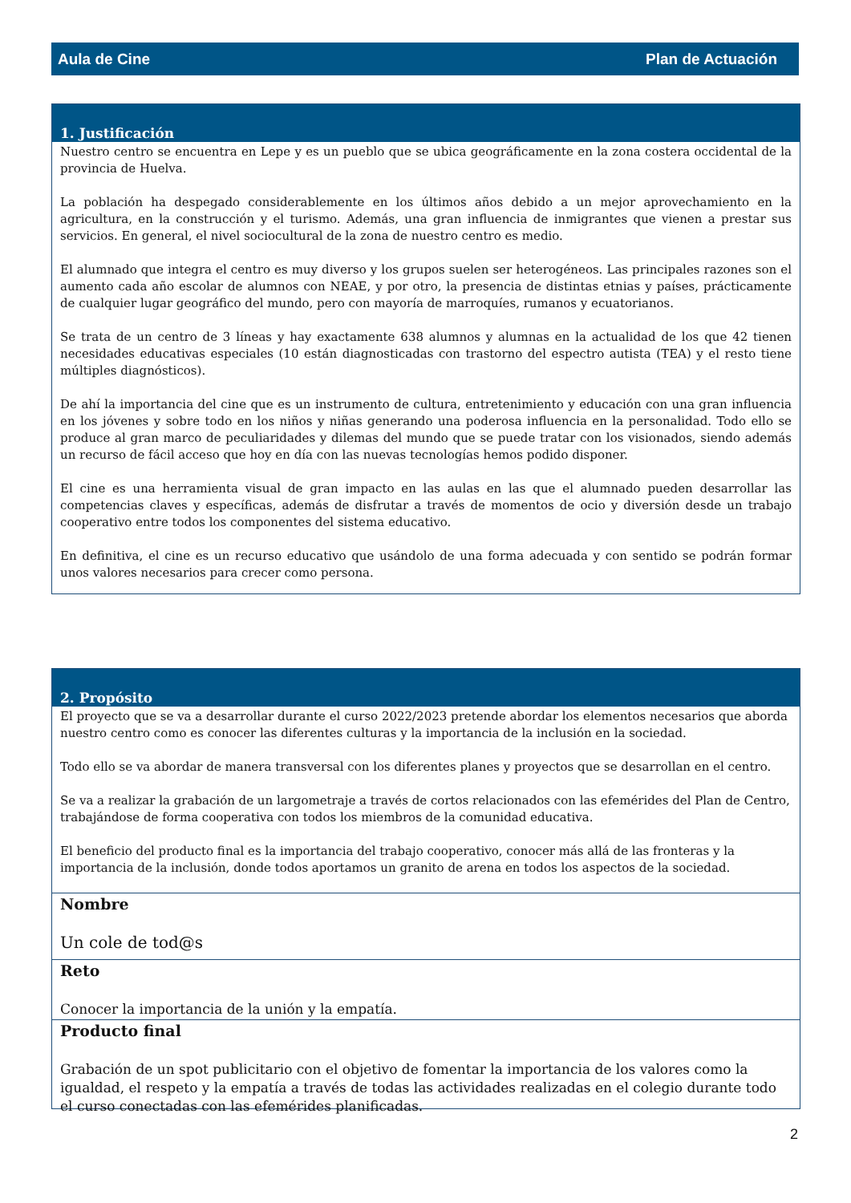Aula de Cine Plan de Actuación
1. Justificación
Nuestro centro se encuentra en Lepe y es un pueblo que se ubica geográficamente en la zona costera occidental de la provincia de Huelva.
La población ha despegado considerablemente en los últimos años debido a un mejor aprovechamiento en la agricultura, en la construcción y el turismo. Además, una gran influencia de inmigrantes que vienen a prestar sus servicios. En general, el nivel sociocultural de la zona de nuestro centro es medio.
El alumnado que integra el centro es muy diverso y los grupos suelen ser heterogéneos. Las principales razones son el aumento cada año escolar de alumnos con NEAE, y por otro, la presencia de distintas etnias y países, prácticamente de cualquier lugar geográfico del mundo, pero con mayoría de marroquíes, rumanos y ecuatorianos.
Se trata de un centro de 3 líneas y hay exactamente 638 alumnos y alumnas en la actualidad de los que 42 tienen necesidades educativas especiales (10 están diagnosticadas con trastorno del espectro autista (TEA) y el resto tiene múltiples diagnósticos).
De ahí la importancia del cine que es un instrumento de cultura, entretenimiento y educación con una gran influencia en los jóvenes y sobre todo en los niños y niñas generando una poderosa influencia en la personalidad. Todo ello se produce al gran marco de peculiaridades y dilemas del mundo que se puede tratar con los visionados, siendo además un recurso de fácil acceso que hoy en día con las nuevas tecnologías hemos podido disponer.
El cine es una herramienta visual de gran impacto en las aulas en las que el alumnado pueden desarrollar las competencias claves y específicas, además de disfrutar a través de momentos de ocio y diversión desde un trabajo cooperativo entre todos los componentes del sistema educativo.
En definitiva, el cine es un recurso educativo que usándolo de una forma adecuada y con sentido se podrán formar unos valores necesarios para crecer como persona.
2. Propósito
El proyecto que se va a desarrollar durante el curso 2022/2023 pretende abordar los elementos necesarios que aborda nuestro centro como es conocer las diferentes culturas y la importancia de la inclusión en la sociedad.
Todo ello se va abordar de manera transversal con los diferentes planes y proyectos que se desarrollan en el centro.
Se va a realizar la grabación de un largometraje a través de cortos relacionados con las efemérides del Plan de Centro, trabajándose de forma cooperativa con todos los miembros de la comunidad educativa.
El beneficio del producto final es la importancia del trabajo cooperativo, conocer más allá de las fronteras y la importancia de la inclusión, donde todos aportamos un granito de arena en todos los aspectos de la sociedad.
Nombre
Un cole de tod@s
Reto
Conocer la importancia de la unión y la empatía.
Producto final
Grabación de un spot publicitario con el objetivo de fomentar la importancia de los valores como la igualdad, el respeto y la empatía a través de todas las actividades realizadas en el colegio durante todo el curso conectadas con las efemérides planificadas.
2